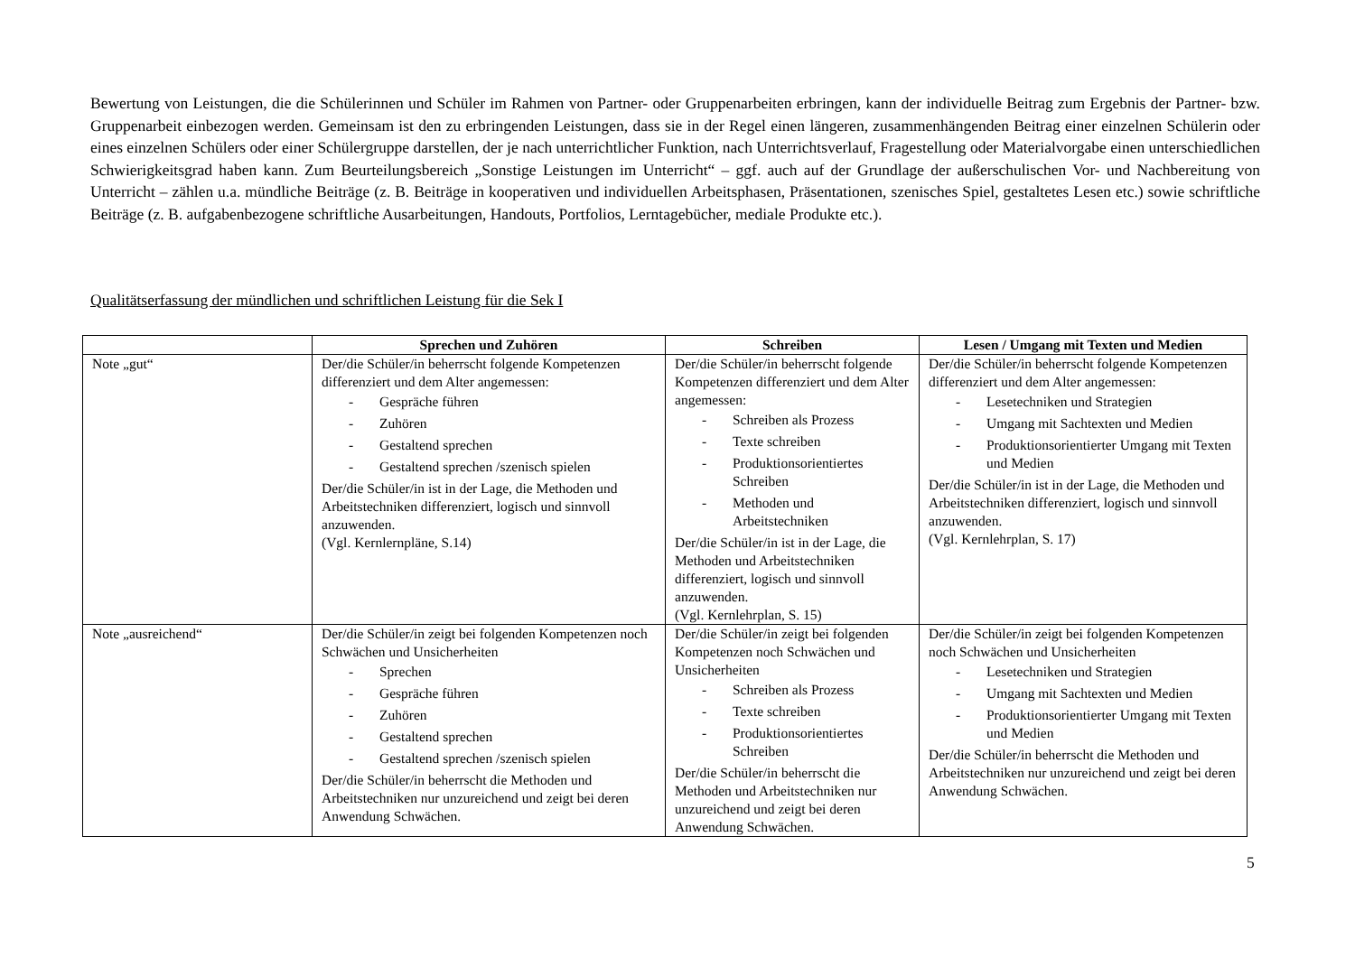Bewertung von Leistungen, die die Schülerinnen und Schüler im Rahmen von Partner- oder Gruppenarbeiten erbringen, kann der individuelle Beitrag zum Ergebnis der Partner- bzw. Gruppenarbeit einbezogen werden. Gemeinsam ist den zu erbringenden Leistungen, dass sie in der Regel einen längeren, zusammenhängenden Beitrag einer einzelnen Schülerin oder eines einzelnen Schülers oder einer Schülergruppe darstellen, der je nach unterrichtlicher Funktion, nach Unterrichtsverlauf, Fragestellung oder Materialvorgabe einen unterschiedlichen Schwierigkeitsgrad haben kann. Zum Beurteilungsbereich „Sonstige Leistungen im Unterricht“ – ggf. auch auf der Grundlage der außerschulischen Vor- und Nachbereitung von Unterricht – zählen u.a. mündliche Beiträge (z. B. Beiträge in kooperativen und individuellen Arbeitsphasen, Präsentationen, szenisches Spiel, gestaltetes Lesen etc.) sowie schriftliche Beiträge (z. B. aufgabenbezogene schriftliche Ausarbeitungen, Handouts, Portfolios, Lerntagebücher, mediale Produkte etc.).
Qualitätserfassung der mündlichen und schriftlichen Leistung für die Sek I
| | Sprechen und Zuhören | Schreiben | Lesen / Umgang mit Texten und Medien |
| --- | --- | --- | --- |
| Note „gut“ | Der/die Schüler/in beherrscht folgende Kompetenzen differenziert und dem Alter angemessen: - Gespräche führen - Zuhören - Gestaltend sprechen - Gestaltend sprechen /szenisch spielen Der/die Schüler/in ist in der Lage, die Methoden und Arbeitstechniken differenziert, logisch und sinnvoll anzuwenden. (Vgl. Kernlernpläne, S.14) | Der/die Schüler/in beherrscht folgende Kompetenzen differenziert und dem Alter angemessen: - Schreiben als Prozess - Texte schreiben - Produktionsorientiertes Schreiben - Methoden und Arbeitstechniken Der/die Schüler/in ist in der Lage, die Methoden und Arbeitstechniken differenziert, logisch und sinnvoll anzuwenden. (Vgl. Kernlehrplan, S. 15) | Der/die Schüler/in beherrscht folgende Kompetenzen differenziert und dem Alter angemessen: - Lesetechniken und Strategien - Umgang mit Sachtexten und Medien - Produktionsorientierter Umgang mit Texten und Medien Der/die Schüler/in ist in der Lage, die Methoden und Arbeitstechniken differenziert, logisch und sinnvoll anzuwenden. (Vgl. Kernlehrplan, S. 17) |
| Note „ausreichend“ | Der/die Schüler/in zeigt bei folgenden Kompetenzen noch Schwächen und Unsicherheiten - Sprechen - Gespräche führen - Zuhören - Gestaltend sprechen - Gestaltend sprechen /szenisch spielen Der/die Schüler/in beherrscht die Methoden und Arbeitstechniken nur unzureichend und zeigt bei deren Anwendung Schwächen. | Der/die Schüler/in zeigt bei folgenden Kompetenzen noch Schwächen und Unsicherheiten - Schreiben als Prozess - Texte schreiben - Produktionsorientiertes Schreiben Der/die Schüler/in beherrscht die Methoden und Arbeitstechniken nur unzureichend und zeigt bei deren Anwendung Schwächen. | Der/die Schüler/in zeigt bei folgenden Kompetenzen noch Schwächen und Unsicherheiten - Lesetechniken und Strategien - Umgang mit Sachtexten und Medien - Produktionsorientierter Umgang mit Texten und Medien Der/die Schüler/in beherrscht die Methoden und Arbeitstechniken nur unzureichend und zeigt bei deren Anwendung Schwächen. |
5